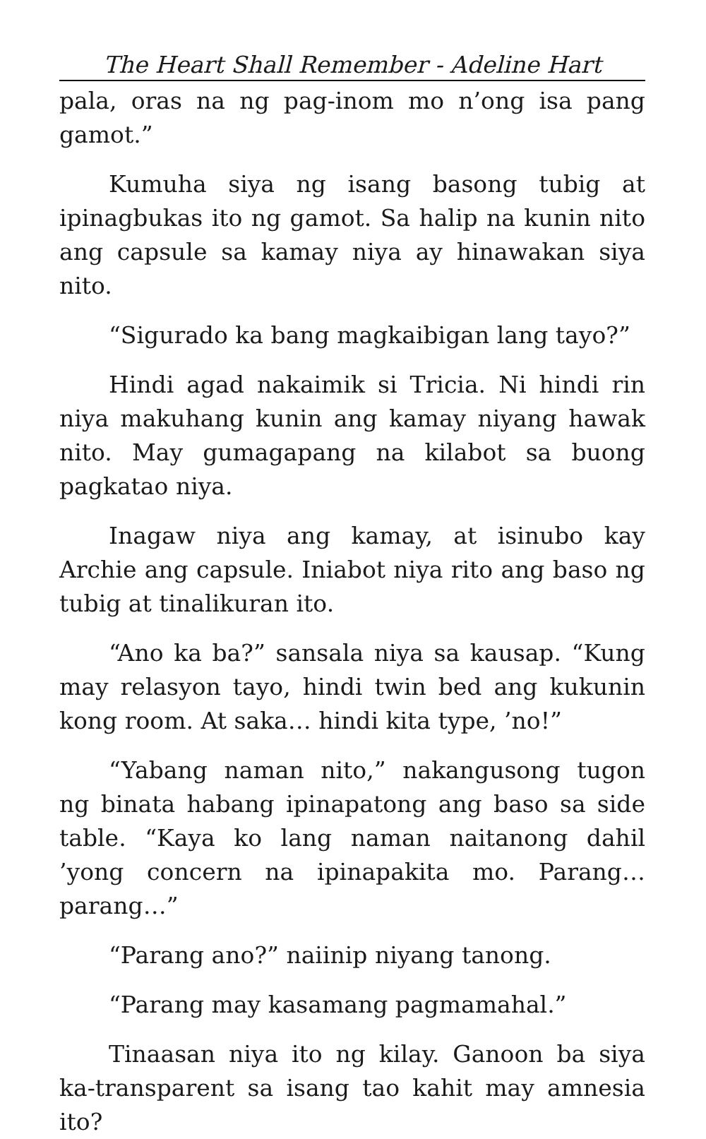The Heart Shall Remember - Adeline Hart
pala, oras na ng pag-inom mo n’ong isa pang gamot.”
Kumuha siya ng isang basong tubig at ipinagbukas ito ng gamot. Sa halip na kunin nito ang capsule sa kamay niya ay hinawakan siya nito.
“Sigurado ka bang magkaibigan lang tayo?”
Hindi agad nakaimik si Tricia. Ni hindi rin niya makuhang kunin ang kamay niyang hawak nito. May gumagapang na kilabot sa buong pagkatao niya.
Inagaw niya ang kamay, at isinubo kay Archie ang capsule. Iniabot niya rito ang baso ng tubig at tinalikuran ito.
“Ano ka ba?” sansala niya sa kausap. “Kung may relasyon tayo, hindi twin bed ang kukunin kong room. At saka… hindi kita type, ’no!”
“Yabang naman nito,” nakangusong tugon ng binata habang ipinapatong ang baso sa side table. “Kaya ko lang naman naitanong dahil ’yong concern na ipinapakita mo. Parang… parang…”
“Parang ano?” naiinip niyang tanong.
“Parang may kasamang pagmamahal.”
Tinaasan niya ito ng kilay. Ganoon ba siya ka-transparent sa isang tao kahit may amnesia ito?